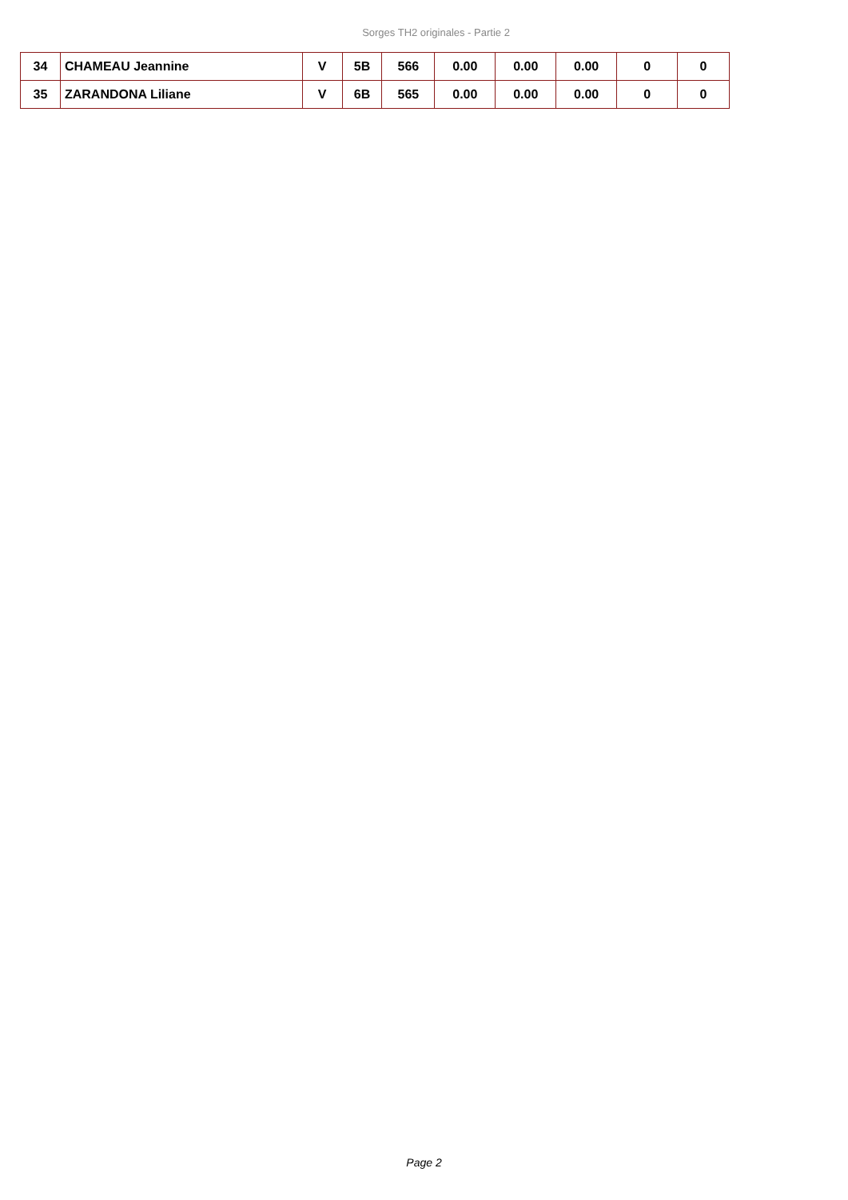Sorges TH2 originales - Partie 2
| 34 | CHAMEAU Jeannine | V | 5B | 566 | 0.00 | 0.00 | 0.00 | 0 | 0 |
| 35 | ZARANDONA Liliane | V | 6B | 565 | 0.00 | 0.00 | 0.00 | 0 | 0 |
Page 2